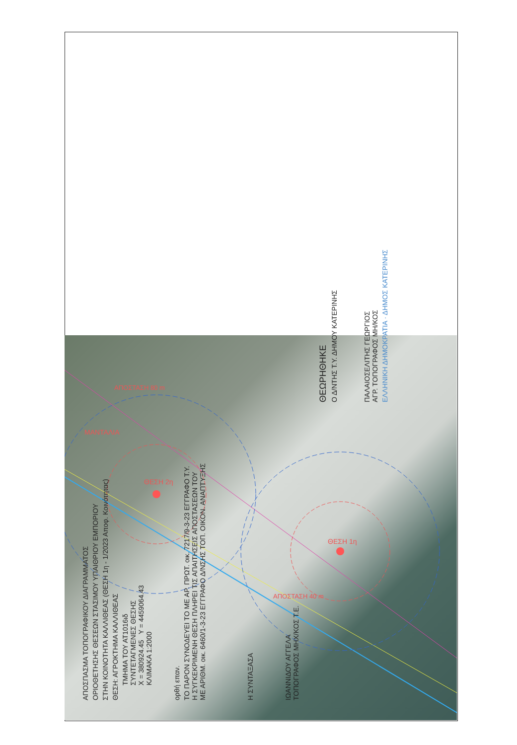ΘΕΣΗ 2η
ΘΕΣΗ 1η
ΜΑΝΤΑΛΙΑ
ΑΠΟΣΤΑΣΗ 80 m
ΑΠΟΣΤΑΣΗ 40 m
ΑΠΟΣΠΑΣΜΑ ΤΟΠΟΓΡΑΦΙΚΟΥ ΔΙΑΓΡΑΜΜΑΤΟΣ
ΟΡΙΟΘΕΤΗΣΗΣ ΘΕΣΕΩΝ ΣΤΑΣΙΜΟΥ ΥΠΑΙΘΡΙΟΥ ΕΜΠΟΡΙΟΥ
ΣΤΗΝ ΚΟΙΝΟΤΗΤΑ ΚΑΛΛΙΘΕΑΣ (ΘΕΣΗ 1η - 1/2023 Αποφ. Κοινότητας)
ΘΕΣΗ: ΑΓΡΟΚΤΗΜΑ ΚΑΛΛΙΘΕΑΣ
ΤΜΗΜΑ ΤΟΥ ΑΤ1016ιδ
ΣΥΝΤΕΤΑΓΜΕΝΕΣ ΘΕΣΗΣ
X = 380924.45 Y = 4459064.43
ΚΛΙΜΑΚΑ 1:2000
ορθή επαν.
ΤΟ ΠΑΡΟΝ ΣΥΝΟΔΕΥΕΙ ΤΟ ΜΕ ΑΡ. ΠΡΩΤ. οικ. 7217/9-3-23 ΕΓΓΡΑΦΟ Τ.Υ.
Η ΣΥΓΚΕΚΡΙΜΕΝΗ ΘΕΣΗ ΠΛΗΡΕΙ ΤΙΣ ΑΠΑΙΤΗΣΕΙΣ ΑΠΟΣΤΑΣΕΩΝ ΤΟΥ
ΜΕ ΑΡΙΘΜ. οικ. 6460/1-3-23 ΕΓΓΡΑΦΟ Δ/ΝΣΗΣ ΤΟΠ. ΟΙΚΟΝ. ΑΝΑΠΤΥΞΗΣ
Η ΣΥΝΤΑΞΑΣΑ
ΙΩΑΝΝΙΔΟΥ ΑΓΓΕΛΑ
ΤΟΠΟΓΡΑΦΟΣ ΜΗΧ/ΚΟΣ Τ.Ε.
ΘΕΩΡΗΘΗΚΕ
Ο Δ/ΝΤΗΣ Τ.Υ. ΔΗΜΟΥ ΚΑΤΕΡΙΝΗΣ
ΠΑΛΑΙΟΣΕΛΙΤΗΣ ΓΕΩΡΓΙΟΣ
ΑΓΡ. ΤΟΠΟΓΡΑΦΟΣ ΜΗ/ΚΟΣ
ΕΛΛΗΝΙΚΗ ΔΗΜΟΚΡΑΤΙΑ · ΔΗΜΟΣ ΚΑΤΕΡΙΝΗΣ